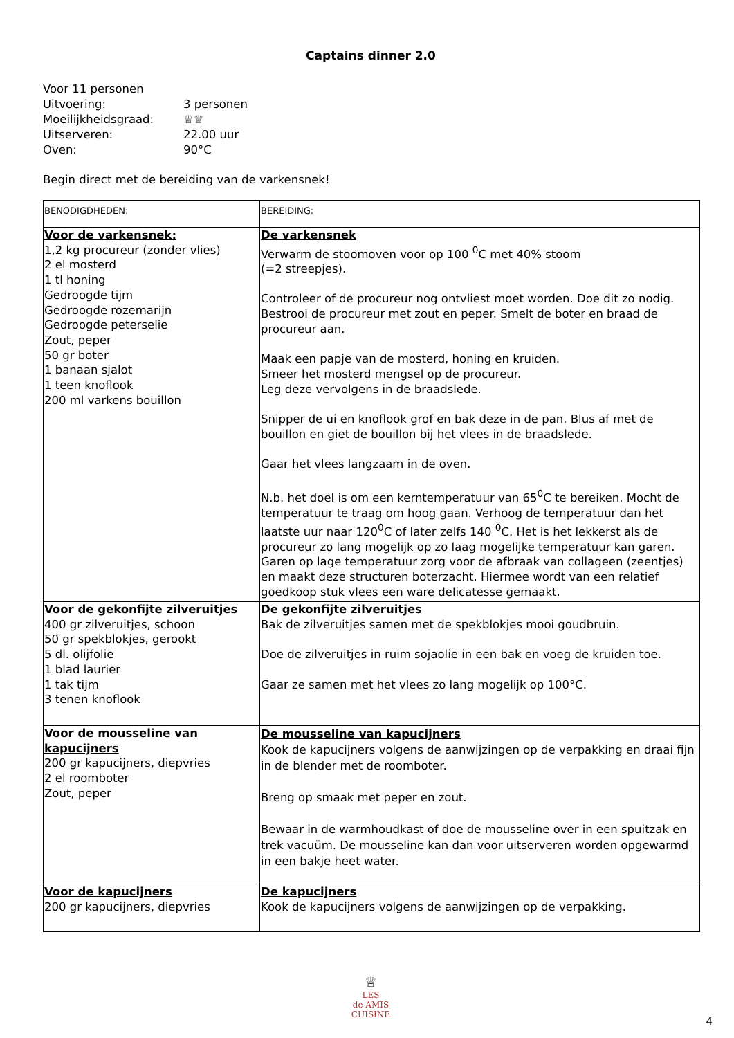Captains dinner 2.0
Voor 11 personen
Uitvoering: 3 personen
Moeilijkheidsgraad: ♕♕
Uitserveren: 22.00 uur
Oven: 90°C
Begin direct met de bereiding van de varkensnek!
| BENODIGDHEDEN: | BEREIDING: |
| Voor de varkensnek: 1,2 kg procureur (zonder vlies) 2 el mosterd 1 tl honing Gedroogde tijm Gedroogde rozemarijn Gedroogde peterselie Zout, peper 50 gr boter 1 banaan sjalot 1 teen knoflook 200 ml varkens bouillon | De varkensnek Verwarm de stoomoven voor op 100 <sup>0</sup>C met 40% stoom (=2 streepjes). Controleer of de procureur nog ontvliest moet worden. Doe dit zo nodig. Bestrooi de procureur met zout en peper. Smelt de boter en braad de procureur aan. Maak een papje van de mosterd, honing en kruiden. Smeer het mosterd mengsel op de procureur. Leg deze vervolgens in de braadslede. Snipper de ui en knoflook grof en bak deze in de pan. Blus af met de bouillon en giet de bouillon bij het vlees in de braadslede. Gaar het vlees langzaam in de oven. N.b. het doel is om een kerntemperatuur van 65<sup>0</sup>C te bereiken. Mocht de temperatuur te traag om hoog gaan. Verhoog de temperatuur dan het laatste uur naar 120<sup>0</sup>C of later zelfs 140 <sup>0</sup>C. Het is het lekkerst als de procureur zo lang mogelijk op zo laag mogelijke temperatuur kan garen. Garen op lage temperatuur zorg voor de afbraak van collageen (zeentjes) en maakt deze structuren boterzacht. Hiermee wordt van een relatief goedkoop stuk vlees een ware delicatesse gemaakt. |
| Voor de gekonfijte zilveruitjes 400 gr zilveruitjes, schoon 50 gr spekblokjes, gerookt 5 dl. olijfolie 1 blad laurier 1 tak tijm 3 tenen knoflook | De gekonfijte zilveruitjes Bak de zilveruitjes samen met de spekblokjes mooi goudbruin. Doe de zilveruitjes in ruim sojaolie in een bak en voeg de kruiden toe. Gaar ze samen met het vlees zo lang mogelijk op 100°C. |
| Voor de mousseline van kapucijners 200 gr kapucijners, diepvries 2 el roomboter Zout, peper | De mousseline van kapucijners Kook de kapucijners volgens de aanwijzingen op de verpakking en draai fijn in de blender met de roomboter. Breng op smaak met peper en zout. Bewaar in de warmhoudkast of doe de mousseline over in een spuitzak en trek vacuüm. De mousseline kan dan voor uitserveren worden opgewarmd in een bakje heet water. |
| Voor de kapucijners 200 gr kapucijners, diepvries | De kapucijners Kook de kapucijners volgens de aanwijzingen op de verpakking. |
♕
LES
de AMIS
CUISINE
4